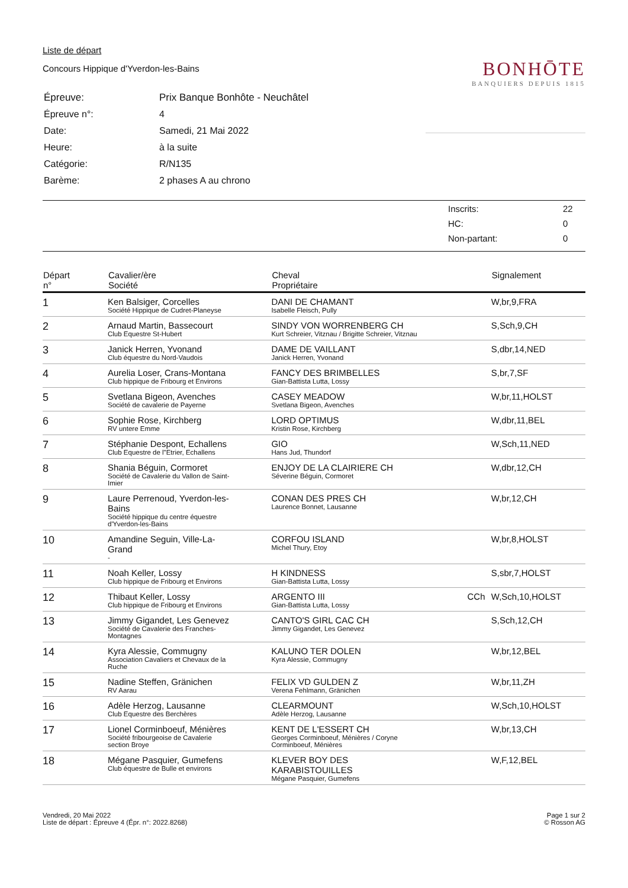Liste de départ
Concours Hippique d'Yverdon-les-Bains
| Épreuve: | Prix Banque Bonhôte - Neuchâtel |
| Épreuve n°: | 4 |
| Date: | Samedi, 21 Mai 2022 |
| Heure: | à la suite |
| Catégorie: | R/N135 |
| Barème: | 2 phases A au chrono |
BONHŌTE
BANQUIERS DEPUIS 1815
| Inscrits: | 22 |
| HC: | 0 |
| Non-partant: | 0 |
| Départ n° | Cavalier/ère Société | Cheval Propriétaire | | Signalement |
| --- | --- | --- | --- | --- |
| 1 | Ken Balsiger, Corcelles Société Hippique de Cudret-Planeyse | DANI DE CHAMANT Isabelle Fleisch, Pully | | W,br,9,FRA |
| 2 | Arnaud Martin, Bassecourt Club Equestre St-Hubert | SINDY VON WORRENBERG CH Kurt Schreier, Vitznau / Brigitte Schreier, Vitznau | | S,Sch,9,CH |
| 3 | Janick Herren, Yvonand Club équestre du Nord-Vaudois | DAME DE VAILLANT Janick Herren, Yvonand | | S,dbr,14,NED |
| 4 | Aurelia Loser, Crans-Montana Club hippique de Fribourg et Environs | FANCY DES BRIMBELLES Gian-Battista Lutta, Lossy | | S,br,7,SF |
| 5 | Svetlana Bigeon, Avenches Société de cavalerie de Payerne | CASEY MEADOW Svetlana Bigeon, Avenches | | W,br,11,HOLST |
| 6 | Sophie Rose, Kirchberg RV untere Emme | LORD OPTIMUS Kristin Rose, Kirchberg | | W,dbr,11,BEL |
| 7 | Stéphanie Despont, Echallens Club Equestre de l"Etrier, Echallens | GIO Hans Jud, Thundorf | | W,Sch,11,NED |
| 8 | Shania Béguin, Cormoret Société de Cavalerie du Vallon de Saint- Imier | ENJOY DE LA CLAIRIERE CH Séverine Béguin, Cormoret | | W,dbr,12,CH |
| 9 | Laure Perrenoud, Yverdon-les- Bains Société hippique du centre équestre d'Yverdon-les-Bains | CONAN DES PRES CH Laurence Bonnet, Lausanne | | W,br,12,CH |
| 10 | Amandine Seguin, Ville-La- Grand - | CORFOU ISLAND Michel Thury, Etoy | | W,br,8,HOLST |
| 11 | Noah Keller, Lossy Club hippique de Fribourg et Environs | H KINDNESS Gian-Battista Lutta, Lossy | | S,sbr,7,HOLST |
| 12 | Thibaut Keller, Lossy Club hippique de Fribourg et Environs | ARGENTO III Gian-Battista Lutta, Lossy | CCh | W,Sch,10,HOLST |
| 13 | Jimmy Gigandet, Les Genevez Société de Cavalerie des Franches- Montagnes | CANTO'S GIRL CAC CH Jimmy Gigandet, Les Genevez | | S,Sch,12,CH |
| 14 | Kyra Alessie, Commugny Association Cavaliers et Chevaux de la Ruche | KALUNO TER DOLEN Kyra Alessie, Commugny | | W,br,12,BEL |
| 15 | Nadine Steffen, Gränichen RV Aarau | FELIX VD GULDEN Z Verena Fehlmann, Gränichen | | W,br,11,ZH |
| 16 | Adèle Herzog, Lausanne Club Equestre des Berchères | CLEARMOUNT Adèle Herzog, Lausanne | | W,Sch,10,HOLST |
| 17 | Lionel Corminboeuf, Ménières Société fribourgeoise de Cavalerie section Broye | KENT DE L'ESSERT CH Georges Corminboeuf, Ménières / Coryne Corminboeuf, Ménières | | W,br,13,CH |
| 18 | Mégane Pasquier, Gumefens Club équestre de Bulle et environs | KLEVER BOY DES KARABISTOUILLES Mégane Pasquier, Gumefens | | W,F,12,BEL |
Vendredi, 20 Mai 2022
Liste de départ : Épreuve 4 (Épr. n°: 2022.8268)
Page 1 sur 2
© Rosson AG